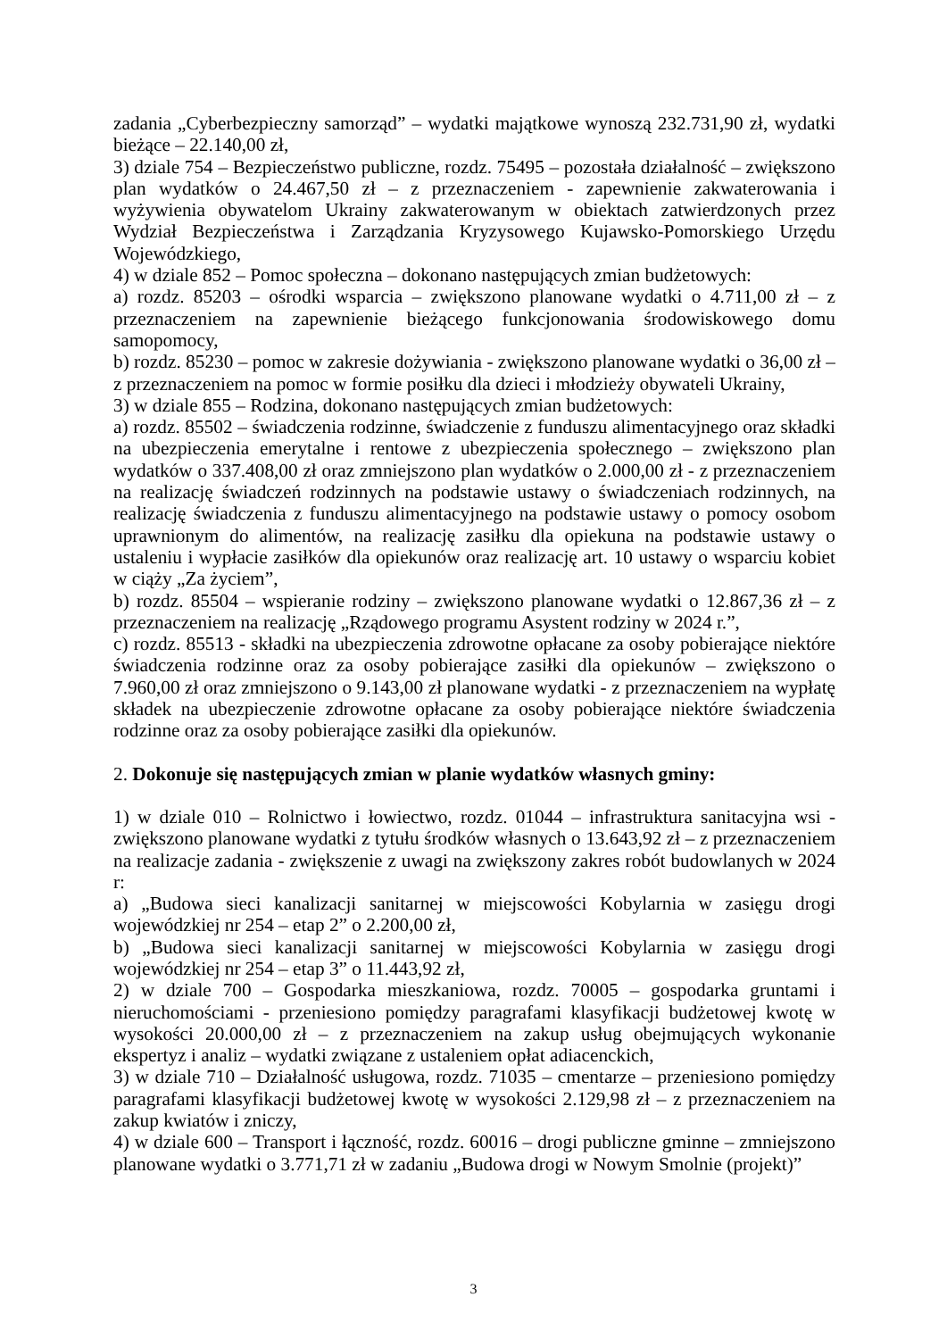zadania „Cyberbezpieczny samorząd” – wydatki majątkowe wynoszą 232.731,90 zł, wydatki bieżące – 22.140,00 zł,
3) dziale 754 – Bezpieczeństwo publiczne, rozdz. 75495 – pozostała działalność – zwiększono plan wydatków o 24.467,50 zł – z przeznaczeniem - zapewnienie zakwaterowania i wyżywienia obywatelom Ukrainy zakwaterowanym w obiektach zatwierdzonych przez Wydział Bezpieczeństwa i Zarządzania Kryzysowego Kujawsko-Pomorskiego Urzędu Wojewódzkiego,
4) w dziale 852 – Pomoc społeczna – dokonano następujących zmian budżetowych:
a) rozdz. 85203 – ośrodki wsparcia – zwiększono planowane wydatki o 4.711,00 zł – z przeznaczeniem na zapewnienie bieżącego funkcjonowania środowiskowego domu samopomocy,
b) rozdz. 85230 – pomoc w zakresie dożywiania - zwiększono planowane wydatki o 36,00 zł – z przeznaczeniem na pomoc w formie posiłku dla dzieci i młodzieży obywateli Ukrainy,
3) w dziale 855 – Rodzina, dokonano następujących zmian budżetowych:
a) rozdz. 85502 – świadczenia rodzinne, świadczenie z funduszu alimentacyjnego oraz składki na ubezpieczenia emerytalne i rentowe z ubezpieczenia społecznego – zwiększono plan wydatków o 337.408,00 zł oraz zmniejszono plan wydatków o 2.000,00 zł - z przeznaczeniem na realizację świadczeń rodzinnych na podstawie ustawy o świadczeniach rodzinnych, na realizację świadczenia z funduszu alimentacyjnego na podstawie ustawy o pomocy osobom uprawnionym do alimentów, na realizację zasiłku dla opiekuna na podstawie ustawy o ustaleniu i wypłacie zasiłków dla opiekunów oraz realizację art. 10 ustawy o wsparciu kobiet w ciąży „Za życiem”,
b) rozdz. 85504 – wspieranie rodziny – zwiększono planowane wydatki o 12.867,36 zł – z przeznaczeniem na realizację „Rządowego programu Asystent rodziny w 2024 r.”,
c) rozdz. 85513 - składki na ubezpieczenia zdrowotne opłacane za osoby pobierające niektóre świadczenia rodzinne oraz za osoby pobierające zasiłki dla opiekunów – zwiększono o 7.960,00 zł oraz zmniejszono o 9.143,00 zł planowane wydatki - z przeznaczeniem na wypłatę składek na ubezpieczenie zdrowotne opłacane za osoby pobierające niektóre świadczenia rodzinne oraz za osoby pobierające zasiłki dla opiekunów.
2. Dokonuje się następujących zmian w planie wydatków własnych gminy:
1) w dziale 010 – Rolnictwo i łowiectwo, rozdz. 01044 – infrastruktura sanitacyjna wsi - zwiększono planowane wydatki z tytułu środków własnych o 13.643,92 zł – z przeznaczeniem na realizacje zadania - zwiększenie z uwagi na zwiększony zakres robót budowlanych w 2024 r:
a) „Budowa sieci kanalizacji sanitarnej w miejscowości Kobylarnia w zasięgu drogi wojewódzkiej nr 254 – etap 2” o 2.200,00 zł,
b) „Budowa sieci kanalizacji sanitarnej w miejscowości Kobylarnia w zasięgu drogi wojewódzkiej nr 254 – etap 3” o 11.443,92 zł,
2) w dziale 700 – Gospodarka mieszkaniowa, rozdz. 70005 – gospodarka gruntami i nieruchomościami - przeniesiono pomiędzy paragrafami klasyfikacji budżetowej kwotę w wysokości 20.000,00 zł – z przeznaczeniem na zakup usług obejmujących wykonanie ekspertyz i analiz – wydatki związane z ustaleniem opłat adiacenckich,
3) w dziale 710 – Działalność usługowa, rozdz. 71035 – cmentarze – przeniesiono pomiędzy paragrafami klasyfikacji budżetowej kwotę w wysokości 2.129,98 zł – z przeznaczeniem na zakup kwiatów i zniczy,
4) w dziale 600 – Transport i łączność, rozdz. 60016 – drogi publiczne gminne – zmniejszono planowane wydatki o 3.771,71 zł w zadaniu „Budowa drogi w Nowym Smolnie (projekt)”
3